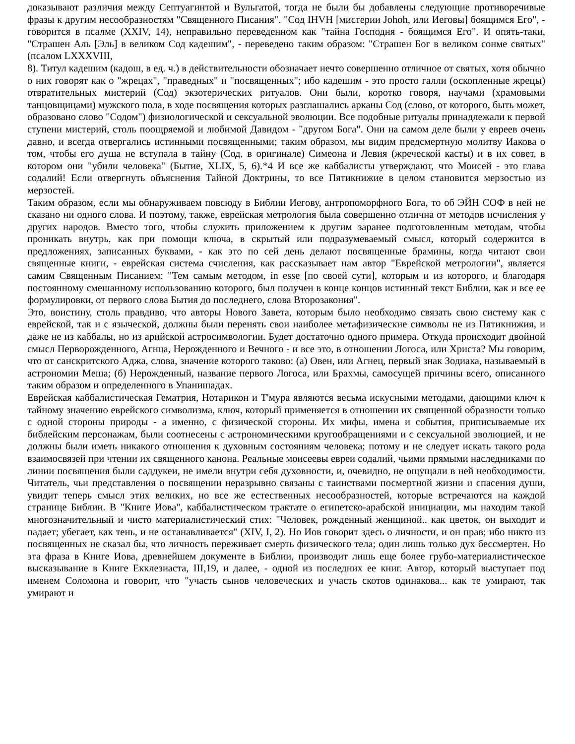доказывают различия между Септуагинтой и Вульгатой, тогда не были бы добавлены следующие противоречивые фразы к другим несообразностям "Священного Писания". "Сод IHVH [мистерии Johoh, или Иеговы] боящимся Его", - говорится в псалме (XXIV, 14), неправильно переведенном как "тайна Господня - боящимся Его". И опять-таки, "Страшен Аль [Эль] в великом Сод кадешим", - переведено таким образом: "Страшен Бог в великом сонме святых" (псалом LXXXVIII,
8). Титул кадешим (кадош, в ед. ч.) в действительности обозначает нечто совершенно отличное от святых, хотя обычно о них говорят как о "жрецах", "праведных" и "посвященных"; ибо кадешим - это просто галли (оскопленные жрецы) отвратительных мистерий (Сод) экзотерических ритуалов. Они были, коротко говоря, научами (храмовыми танцовщицами) мужского пола, в ходе посвящения которых разглашались арканы Сод (слово, от которого, быть может, образовано слово "Содом") физиологической и сексуальной эволюции. Все подобные ритуалы принадлежали к первой ступени мистерий, столь поощряемой и любимой Давидом - "другом Бога". Они на самом деле были у евреев очень давно, и всегда отвергались истинными посвященными; таким образом, мы видим предсмертную молитву Иакова о том, чтобы его душа не вступала в тайну (Сод, в оригинале) Симеона и Левия (жреческой касты) и в их совет, в котором они "убили человека" (Бытие, XLIX, 5, 6).*4 И все же каббалисты утверждают, что Моисей - это глава содалий! Если отвергнуть объяснения Тайной Доктрины, то все Пятикнижие в целом становится мерзостью из мерзостей.
Таким образом, если мы обнаруживаем повсюду в Библии Иегову, антропоморфного Бога, то об ЭЙН СОФ в ней не сказано ни одного слова. И поэтому, также, еврейская метрология была совершенно отлична от методов исчисления у других народов. Вместо того, чтобы служить приложением к другим заранее подготовленным методам, чтобы проникать внутрь, как при помощи ключа, в скрытый или подразумеваемый смысл, который содержится в предложениях, записанных буквами, - как это по сей день делают посвященные брамины, когда читают свои священные книги, - еврейская система счисления, как рассказывает нам автор "Еврейской метрологии", является самим Священным Писанием: "Тем самым методом, in esse [по своей сути], которым и из которого, и благодаря постоянному смешанному использованию которого, был получен в конце концов истинный текст Библии, как и все ее формулировки, от первого слова Бытия до последнего, слова Второзакония".
Это, воистину, столь правдиво, что авторы Нового Завета, которым было необходимо связать свою систему как с еврейской, так и с языческой, должны были перенять свои наиболее метафизические символы не из Пятикнижия, и даже не из каббалы, но из арийской астросимвологии. Будет достаточно одного примера. Откуда происходит двойной смысл Перворожденного, Агнца, Нерожденного и Вечного - и все это, в отношении Логоса, или Христа? Мы говорим, что от санскритского Аджа, слова, значение которого таково: (а) Овен, или Агнец, первый знак Зодиака, называемый в астрономии Меша; (б) Нерожденный, название первого Логоса, или Брахмы, самосущей причины всего, описанного таким образом и определенного в Упанишадах.
Еврейская каббалистическая Гематрия, Нотарикон и Т'мура являются весьма искусными методами, дающими ключ к тайному значению еврейского символизма, ключ, который применяется в отношении их священной образности только с одной стороны природы - а именно, с физической стороны. Их мифы, имена и события, приписываемые их библейским персонажам, были соотнесены с астрономическими кругообращениями и с сексуальной эволюцией, и не должны были иметь никакого отношения к духовным состояниям человека; потому и не следует искать такого рода взаимосвязей при чтении их священного канона. Реальные моисеевы евреи содалий, чьими прямыми наследниками по линии посвящения были саддукеи, не имели внутри себя духовности, и, очевидно, не ощущали в ней необходимости. Читатель, чьи представления о посвящении неразрывно связаны с таинствами посмертной жизни и спасения души, увидит теперь смысл этих великих, но все же естественных несообразностей, которые встречаются на каждой странице Библии. В "Книге Иова", каббалистическом трактате о египетско-арабской инициации, мы находим такой многозначительный и чисто материалистический стих: "Человек, рожденный женщиной.. как цветок, он выходит и падает; убегает, как тень, и не останавливается" (XIV, I, 2). Но Иов говорит здесь о личности, и он прав; ибо никто из посвященных не сказал бы, что личность переживает смерть физического тела; один лишь только дух бессмертен. Но эта фраза в Книге Иова, древнейшем документе в Библии, производит лишь еще более грубо-материалистическое высказывание в Книге Екклезиаста, III,19, и далее, - одной из последних ее книг. Автор, который выступает под именем Соломона и говорит, что "участь сынов человеческих и участь скотов одинакова... как те умирают, так умирают и